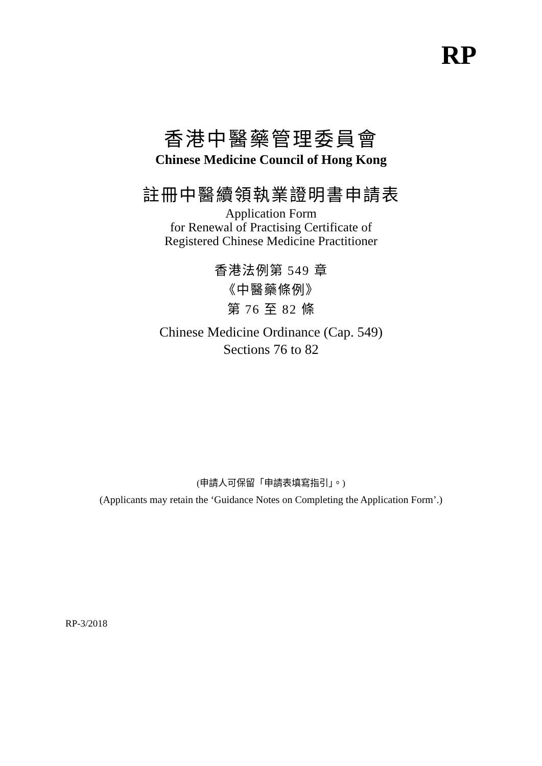RP
香港中醫藥管理委員會
Chinese Medicine Council of Hong Kong
註冊中醫續領執業證明書申請表
Application Form
for Renewal of Practising Certificate of
Registered Chinese Medicine Practitioner
香港法例第 549 章
《中醫藥條例》
第 76 至 82 條
Chinese Medicine Ordinance (Cap. 549)
Sections 76 to 82
(申請人可保留「申請表填寫指引」。)
(Applicants may retain the ‘Guidance Notes on Completing the Application Form’.)
RP-3/2018